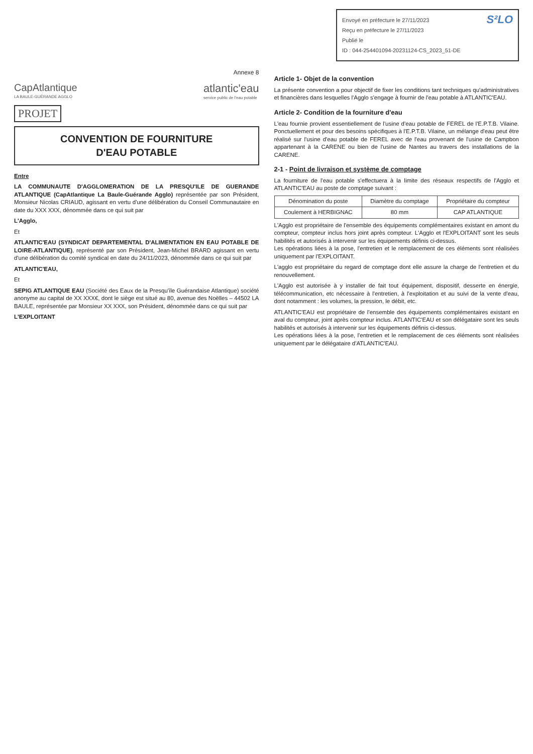S²LO
Envoyé en préfecture le 27/11/2023
Reçu en préfecture le 27/11/2023
Publié le
ID : 044-254401094-20231124-CS_2023_51-DE
Annexe 8
CapAtlantique
LA BAULE-GUÉRANDE AGGLO
atlantic'eau
service public de l'eau potable
PROJET
CONVENTION DE FOURNITURE
D'EAU POTABLE
Entre
LA COMMUNAUTE D'AGGLOMERATION DE LA PRESQU'ILE DE GUERANDE ATLANTIQUE (CapAtlantique La Baule-Guérande Agglo) représentée par son Président, Monsieur Nicolas CRIAUD, agissant en vertu d'une délibération du Conseil Communautaire en date du XXX XXX, dénommée dans ce qui suit par
L'Agglo,
Et
ATLANTIC'EAU (SYNDICAT DEPARTEMENTAL D'ALIMENTATION EN EAU POTABLE DE LOIRE-ATLANTIQUE), représenté par son Président, Jean-Michel BRARD agissant en vertu d'une délibération du comité syndical en date du 24/11/2023, dénommée dans ce qui suit par
ATLANTIC'EAU,
Et
SEPIG ATLANTIQUE EAU (Société des Eaux de la Presqu'île Guérandaise Atlantique) société anonyme au capital de XX XXX€, dont le siège est situé au 80, avenue des Noëlles – 44502 LA BAULE, représentée par Monsieur XX XXX, son Président, dénommée dans ce qui suit par
L'EXPLOITANT
Article 1- Objet de la convention
La présente convention a pour objectif de fixer les conditions tant techniques qu'administratives et financières dans lesquelles l'Agglo s'engage à fournir de l'eau potable à ATLANTIC'EAU.
Article 2- Condition de la fourniture d'eau
L'eau fournie provient essentiellement de l'usine d'eau potable de FEREL de l'E.P.T.B. Vilaine. Ponctuellement et pour des besoins spécifiques à l'E.P.T.B. Vilaine, un mélange d'eau peut être réalisé sur l'usine d'eau potable de FEREL avec de l'eau provenant de l'usine de Campbon appartenant à la CARENE ou bien de l'usine de Nantes au travers des installations de la CARENE.
2-1 - Point de livraison et système de comptage
La fourniture de l'eau potable s'effectuera à la limite des réseaux respectifs de l'Agglo et ATLANTIC'EAU au poste de comptage suivant :
| Dénomination du poste | Diamètre du comptage | Propriétaire du compteur |
| --- | --- | --- |
| Coulement à HERBIGNAC | 80 mm | CAP ATLANTIQUE |
L'Agglo est propriétaire de l'ensemble des équipements complémentaires existant en amont du compteur, compteur inclus hors joint après compteur. L'Agglo et l'EXPLOITANT sont les seuls habilités et autorisés à intervenir sur les équipements définis ci-dessus.
Les opérations liées à la pose, l'entretien et le remplacement de ces éléments sont réalisées uniquement par l'EXPLOITANT.
L'agglo est propriétaire du regard de comptage dont elle assure la charge de l'entretien et du renouvellement.
L'Agglo est autorisée à y installer de fait tout équipement, dispositif, desserte en énergie, télécommunication, etc nécessaire à l'entretien, à l'exploitation et au suivi de la vente d'eau, dont notamment : les volumes, la pression, le débit, etc.
ATLANTIC'EAU est propriétaire de l'ensemble des équipements complémentaires existant en aval du compteur, joint après compteur inclus. ATLANTIC'EAU et son délégataire sont les seuls habilités et autorisés à intervenir sur les équipements définis ci-dessus.
Les opérations liées à la pose, l'entretien et le remplacement de ces éléments sont réalisées uniquement par le délégataire d'ATLANTIC'EAU.